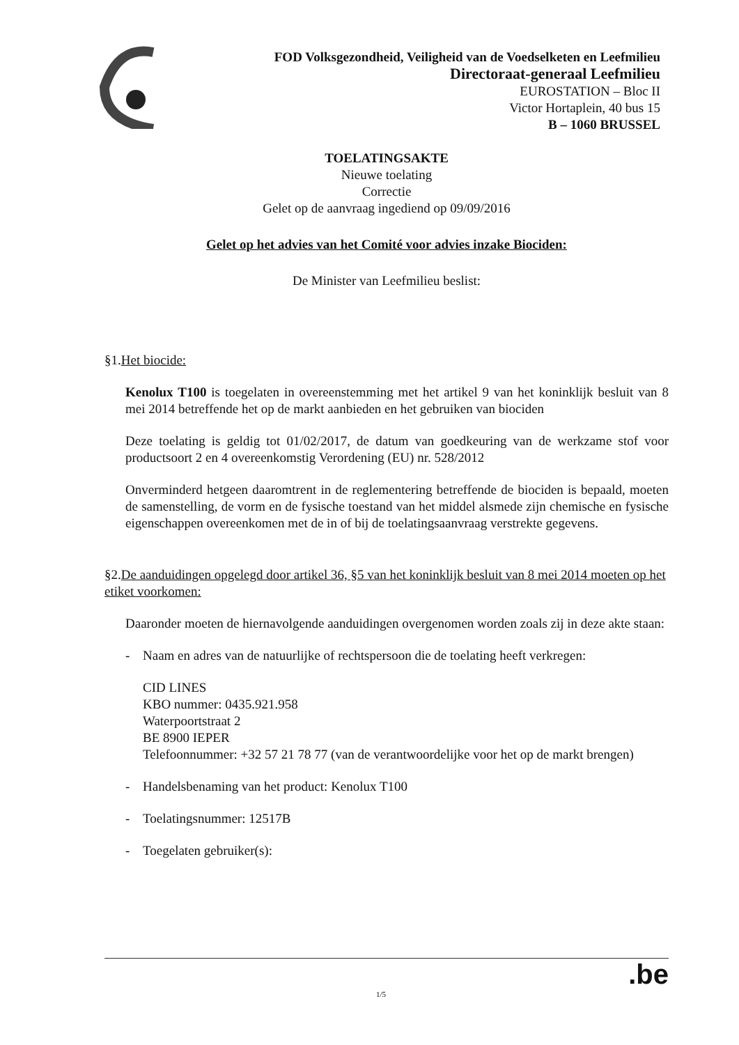FOD Volksgezondheid, Veiligheid van de Voedselketen en Leefmilieu
Directoraat-generaal Leefmilieu
EUROSTATION – Bloc II
Victor Hortaplein, 40 bus 15
B – 1060 BRUSSEL
TOELATINGSAKTE
Nieuwe toelating
Correctie
Gelet op de aanvraag ingediend op 09/09/2016
Gelet op het advies van het Comité voor advies inzake Biociden:
De Minister van Leefmilieu beslist:
§1.Het biocide:
Kenolux T100 is toegelaten in overeenstemming met het artikel 9 van het koninklijk besluit van 8 mei 2014 betreffende het op de markt aanbieden en het gebruiken van biociden
Deze toelating is geldig tot 01/02/2017, de datum van goedkeuring van de werkzame stof voor productsoort 2 en 4 overeenkomstig Verordening (EU) nr. 528/2012
Onverminderd hetgeen daaromtrent in de reglementering betreffende de biociden is bepaald, moeten de samenstelling, de vorm en de fysische toestand van het middel alsmede zijn chemische en fysische eigenschappen overeenkomen met de in of bij de toelatingsaanvraag verstrekte gegevens.
§2.De aanduidingen opgelegd door artikel 36, §5 van het koninklijk besluit van 8 mei 2014 moeten op het etiket voorkomen:
Daaronder moeten de hiernavolgende aanduidingen overgenomen worden zoals zij in deze akte staan:
- Naam en adres van de natuurlijke of rechtspersoon die de toelating heeft verkregen:
CID LINES
KBO nummer: 0435.921.958
Waterpoortstraat 2
BE 8900 IEPER
Telefoonnummer: +32 57 21 78 77 (van de verantwoordelijke voor het op de markt brengen)
- Handelsbenaming van het product: Kenolux T100
- Toelatingsnummer: 12517B
- Toegelaten gebruiker(s):
1/5.be